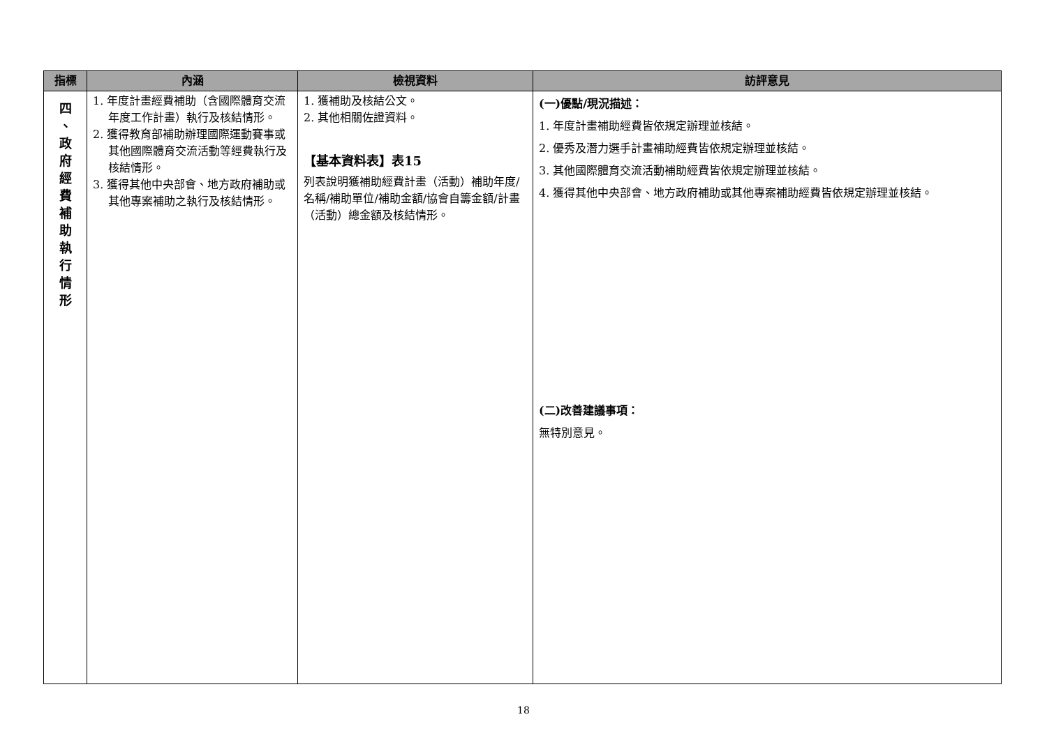| 指標 | 內涵 | 檢視資料 | 訪評意見 |
| --- | --- | --- | --- |
| 四 、 政 府 經 費 補 助 執 行 情 形 | 1. 年度計畫經費補助（含國際體育交流年度工作計畫）執行及核結情形。 2. 獲得教育部補助辦理國際運動賽事或其他國際體育交流活動等經費執行及核結情形。 3. 獲得其他中央部會、地方政府補助或其他專案補助之執行及核結情形。 | 1. 獲補助及核結公文。 2. 其他相關佐證資料。 【基本資料表】表15 列表說明獲補助經費計畫（活動）補助年度/名稱/補助單位/補助金額/協會自籌金額/計畫（活動）總金額及核結情形。 | (一)優點/現況描述： 1. 年度計畫補助經費皆依規定辦理並核結。 2. 優秀及潛力選手計畫補助經費皆依規定辦理並核結。 3. 其他國際體育交流活動補助經費皆依規定辦理並核結。 4. 獲得其他中央部會、地方政府補助或其他專案補助經費皆依規定辦理並核結。 (二)改善建議事項： 無特別意見。 |
18